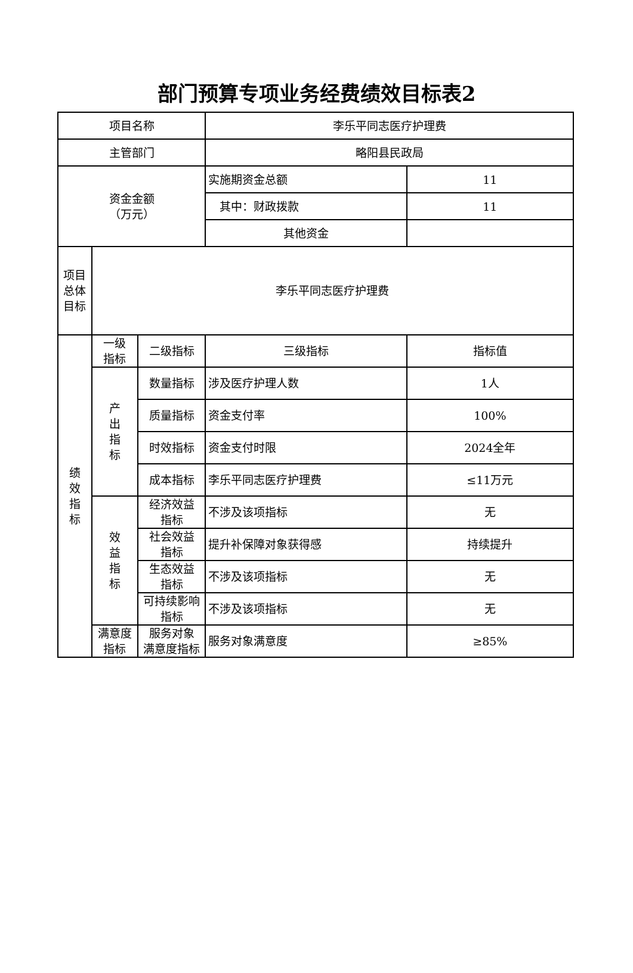部门预算专项业务经费绩效目标表2
| 项目名称 | | | 李乐平同志医疗护理费 | |
| 主管部门 | | | 略阳县民政局 | |
| 资金金额 （万元） | | | 实施期资金总额 | 11 |
| | | | 其中：财政拨款 | 11 |
| | | | 其他资金 | |
| 项目 总体 目标 | 李乐平同志医疗护理费 | | | |
| 绩 效 指 标 | 一级 指标 | 二级指标 | 三级指标 | 指标值 |
| | 产 出 指 标 | 数量指标 | 涉及医疗护理人数 | 1人 |
| | | 质量指标 | 资金支付率 | 100% |
| | | 时效指标 | 资金支付时限 | 2024全年 |
| | | 成本指标 | 李乐平同志医疗护理费 | ≤11万元 |
| | 效 益 指 标 | 经济效益 指标 | 不涉及该项指标 | 无 |
| | | 社会效益 指标 | 提升补保障对象获得感 | 持续提升 |
| | | 生态效益 指标 | 不涉及该项指标 | 无 |
| | | 可持续影响 指标 | 不涉及该项指标 | 无 |
| | 满意度 指标 | 服务对象 满意度指标 | 服务对象满意度 | ≥85% |